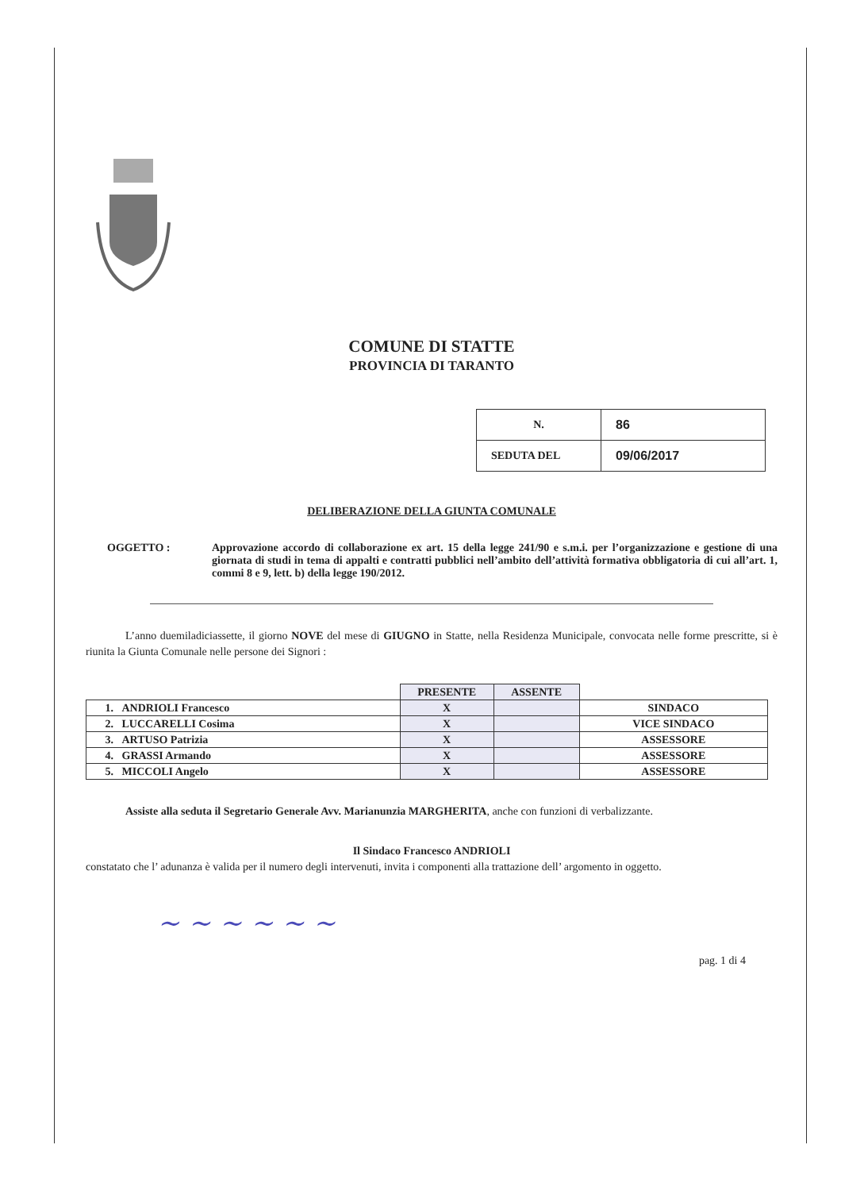COMUNE DI STATTE
PROVINCIA DI TARANTO
| N. | 86 |
| SEDUTA DEL | 09/06/2017 |
DELIBERAZIONE DELLA GIUNTA COMUNALE
OGGETTO : Approvazione accordo di collaborazione ex art. 15 della legge 241/90 e s.m.i. per l’organizzazione e gestione di una giornata di studi in tema di appalti e contratti pubblici nell’ambito dell’attività formativa obbligatoria di cui all’art. 1, commi 8 e 9, lett. b) della legge 190/2012.
L’anno duemiladiciassette, il giorno NOVE del mese di GIUGNO in Statte, nella Residenza Municipale, convocata nelle forme prescritte, si è riunita la Giunta Comunale nelle persone dei Signori :
| | PRESENTE | ASSENTE | |
| --- | --- | --- | --- |
| 1. ANDRIOLI Francesco | X | | SINDACO |
| 2. LUCCARELLI Cosima | X | | VICE SINDACO |
| 3. ARTUSO Patrizia | X | | ASSESSORE |
| 4. GRASSI Armando | X | | ASSESSORE |
| 5. MICCOLI Angelo | X | | ASSESSORE |
Assiste alla seduta il Segretario Generale Avv. Marianunzia MARGHERITA, anche con funzioni di verbalizzante.
Il Sindaco Francesco ANDRIOLI
constatato che l’ adunanza è valida per il numero degli intervenuti, invita i componenti alla trattazione dell’ argomento in oggetto.
~ ~ ~ ~ ~ ~
pag. 1 di 4